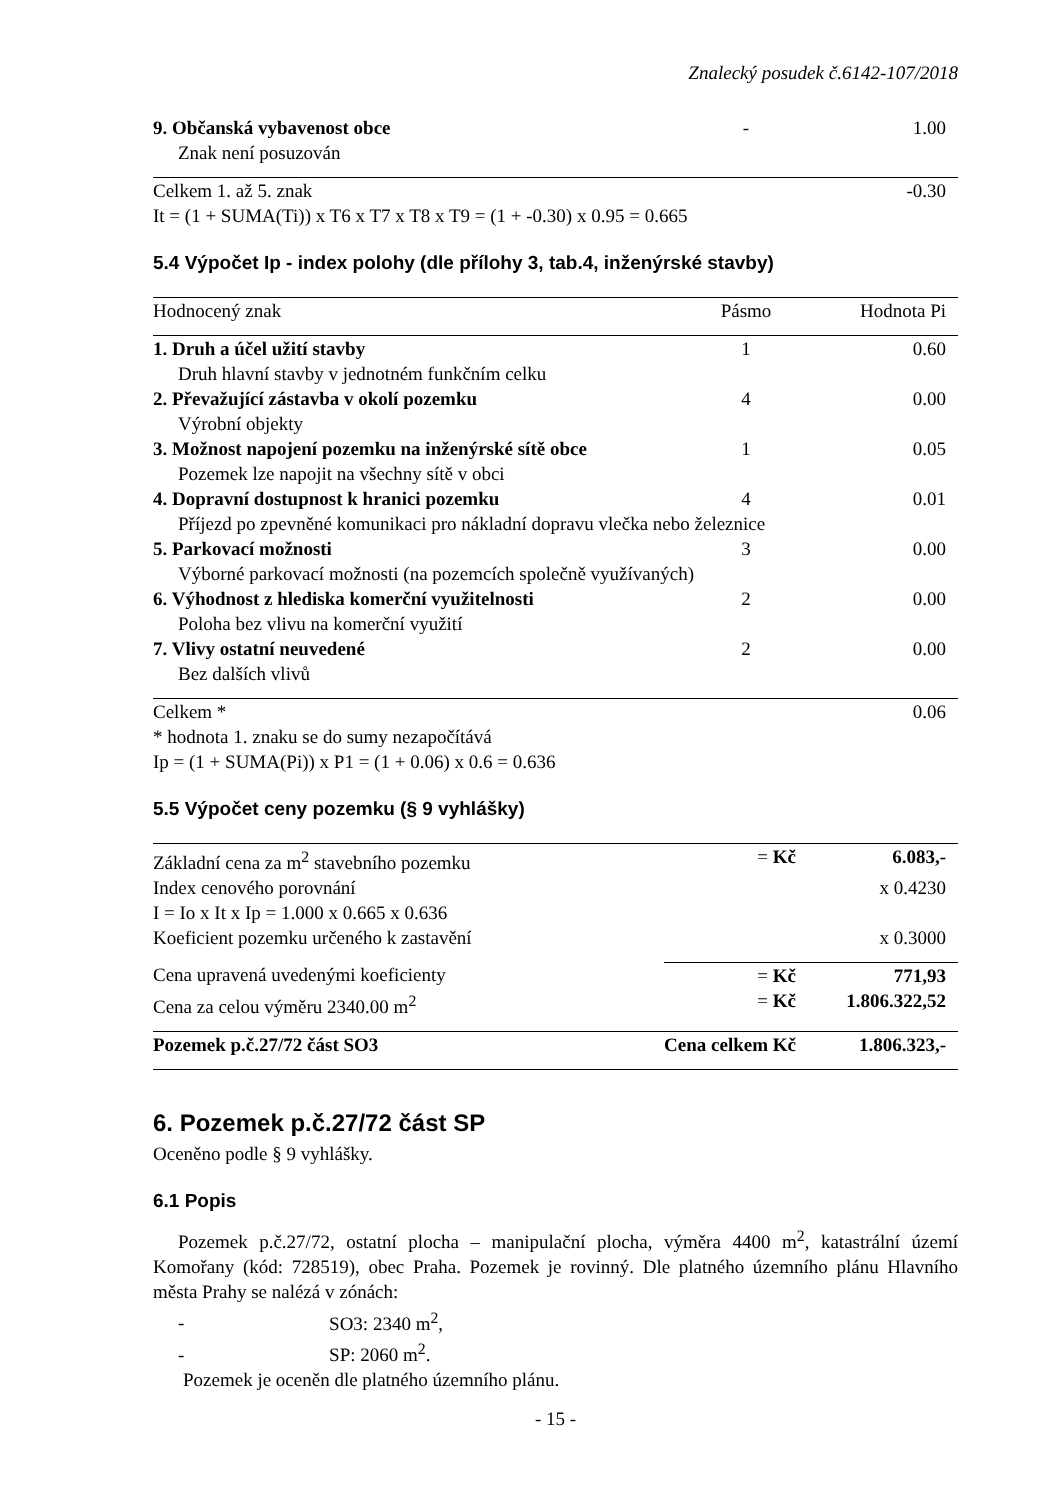Znalecký posudek č.6142-107/2018
| 9. Občanská vybavenost obce | - | 1.00 |
| Znak není posuzován | | |
| Celkem 1. až 5. znak | | -0.30 |
| It = (1 + SUMA(Ti)) x T6 x T7 x T8 x T9 = (1 + -0.30) x 0.95 = 0.665 | | |
5.4 Výpočet Ip - index polohy (dle přílohy 3, tab.4, inženýrské stavby)
| Hodnocený znak | Pásmo | Hodnota Pi |
| 1. Druh a účel užití stavby | 1 | 0.60 |
| Druh hlavní stavby v jednotném funkčním celku | | |
| 2. Převažující zástavba v okolí pozemku | 4 | 0.00 |
| Výrobní objekty | | |
| 3. Možnost napojení pozemku na inženýrské sítě obce | 1 | 0.05 |
| Pozemek lze napojit na všechny sítě v obci | | |
| 4. Dopravní dostupnost k hranici pozemku | 4 | 0.01 |
| Příjezd po zpevněné komunikaci pro nákladní dopravu vlečka nebo železnice | | |
| 5. Parkovací možnosti | 3 | 0.00 |
| Výborné parkovací možnosti (na pozemcích společně využívaných) | | |
| 6. Výhodnost z hlediska komerční využitelnosti | 2 | 0.00 |
| Poloha bez vlivu na komerční využití | | |
| 7. Vlivy ostatní neuvedené | 2 | 0.00 |
| Bez dalších vlivů | | |
| Celkem * | | 0.06 |
| * hodnota 1. znaku se do sumy nezapočítává | | |
| Ip = (1 + SUMA(Pi)) x P1 = (1 + 0.06) x 0.6 = 0.636 | | |
5.5 Výpočet ceny pozemku (§ 9 vyhlášky)
| Základní cena za m<sup>2</sup> stavebního pozemku | = Kč | 6.083,- |
| Index cenového porovnání | | x 0.4230 |
| I = Io x It x Ip = 1.000 x 0.665 x 0.636 | | |
| Koeficient pozemku určeného k zastavění | | x 0.3000 |
| Cena upravená uvedenými koeficienty | = Kč | 771,93 |
| Cena za celou výměru 2340.00 m<sup>2</sup> | = Kč | 1.806.322,52 |
| Pozemek p.č.27/72 část SO3 | Cena celkem Kč | 1.806.323,- |
6. Pozemek p.č.27/72 část SP
Oceněno podle § 9 vyhlášky.
6.1 Popis
Pozemek p.č.27/72, ostatní plocha – manipulační plocha, výměra 4400 m<sup>2</sup>, katastrální území Komořany (kód: 728519), obec Praha. Pozemek je rovinný. Dle platného územního plánu Hlavního města Prahy se nalézá v zónách:
- SO3: 2340 m<sup>2</sup>,
- SP: 2060 m<sup>2</sup>.
Pozemek je oceněn dle platného územního plánu.
- 15 -